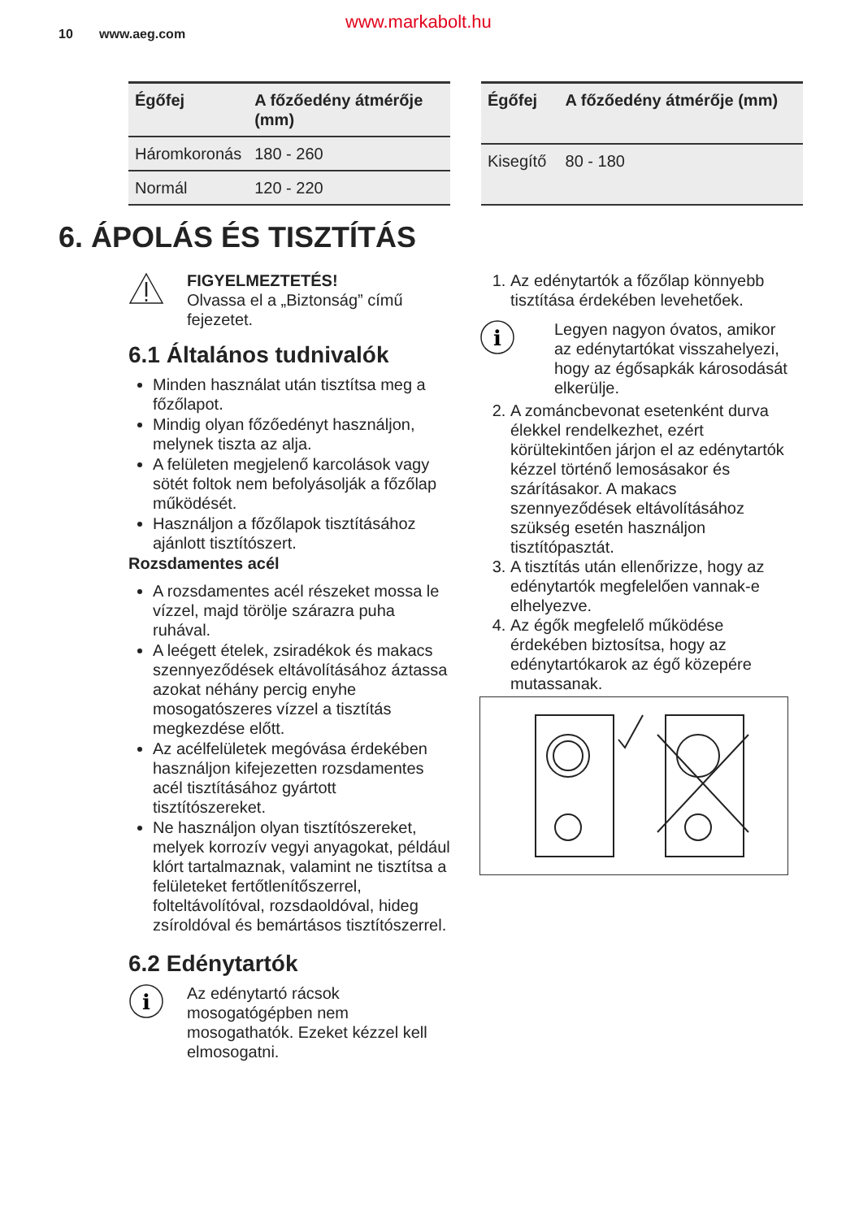10 www.aeg.com www.markabolt.hu
| Égőfej | A főzőedény átmérője (mm) |
| --- | --- |
| Háromkoronás | 180 - 260 |
| Normál | 120 - 220 |
| Égőfej | A főzőedény átmérője (mm) |
| --- | --- |
| Kisegítő | 80 - 180 |
6. ÁPOLÁS ÉS TISZTÍTÁS
FIGYELMEZTETÉS!
Olvassa el a „Biztonság” című fejezetet.
6.1 Általános tudnivalók
Minden használat után tisztítsa meg a főzőlapot.
Mindig olyan főzőedényt használjon, melynek tiszta az alja.
A felületen megjelenő karcolások vagy sötét foltok nem befolyásolják a főzőlap működését.
Használjon a főzőlapok tisztításához ajánlott tisztítószert.
Rozsdamentes acél
A rozsdamentes acél részeket mossa le vízzel, majd törölje szárazra puha ruhával.
A leégett ételek, zsiradékok és makacs szennyeződések eltávolításához áztassa azokat néhány percig enyhe mosogatószeres vízzel a tisztítás megkezdése előtt.
Az acélfelületek megóvása érdekében használjon kifejezetten rozsdamentes acél tisztításához gyártott tisztítószereket.
Ne használjon olyan tisztítószereket, melyek korrozív vegyi anyagokat, például klórt tartalmaznak, valamint ne tisztítsa a felületeket fertőtlenítőszerrel, folteltávolítóval, rozsdaoldóval, hideg zsíroldóval és bemártásos tisztítószerrel.
6.2 Edénytartók
i
Az edénytartó rácsok mosogatógépben nem mosogathatók. Ezeket kézzel kell elmosogatni.
1. Az edénytartók a főzőlap könnyebb tisztítása érdekében levehetőek.
i
Legyen nagyon óvatos, amikor az edénytartókat visszahelyezi, hogy az égősapkák károsodását elkerülje.
2. A zománcbevonat esetenként durva élekkel rendelkezhet, ezért körültekintően járjon el az edénytartók kézzel történő lemosásakor és szárításakor. A makacs szennyeződések eltávolításához szükség esetén használjon tisztítópasztát.
3. A tisztítás után ellenőrizze, hogy az edénytartók megfelelően vannak-e elhelyezve.
4. Az égők megfelelő működése érdekében biztosítsa, hogy az edénytartókarok az égő közepére mutassanak.